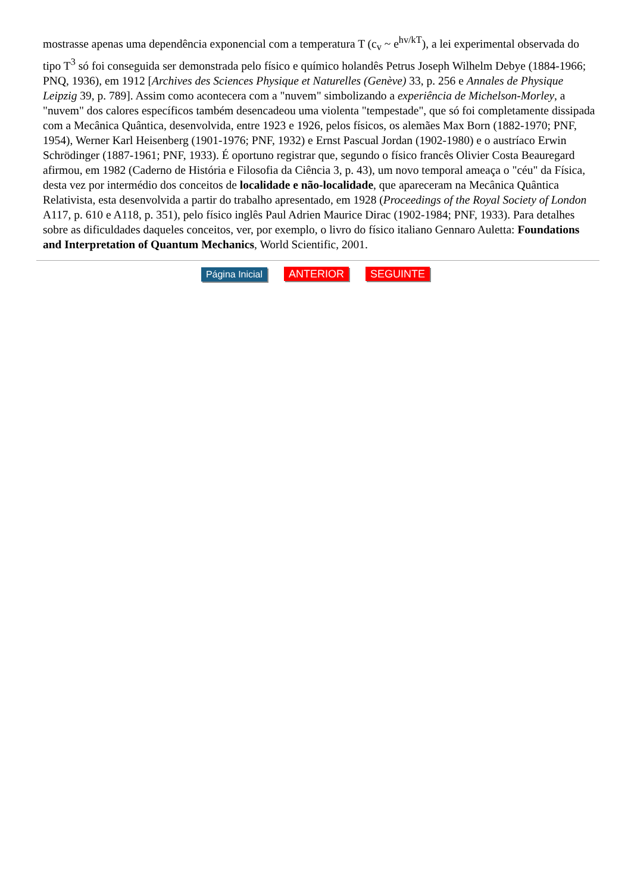mostrasse apenas uma dependência exponencial com a temperatura T (c<sub>v</sub> ~ e<sup>hv/kT</sup>), a lei experimental observada do tipo T<sup>3</sup> só foi conseguida ser demonstrada pelo físico e químico holandês Petrus Joseph Wilhelm Debye (1884-1966; PNQ, 1936), em 1912 [Archives des Sciences Physique et Naturelles (Genève) 33, p. 256 e Annales de Physique Leipzig 39, p. 789]. Assim como acontecera com a "nuvem" simbolizando a experiência de Michelson-Morley, a "nuvem" dos calores específicos também desencadeou uma violenta "tempestade", que só foi completamente dissipada com a Mecânica Quântica, desenvolvida, entre 1923 e 1926, pelos físicos, os alemães Max Born (1882-1970; PNF, 1954), Werner Karl Heisenberg (1901-1976; PNF, 1932) e Ernst Pascual Jordan (1902-1980) e o austríaco Erwin Schrödinger (1887-1961; PNF, 1933). É oportuno registrar que, segundo o físico francês Olivier Costa Beauregard afirmou, em 1982 (Caderno de História e Filosofia da Ciência 3, p. 43), um novo temporal ameaça o "céu" da Física, desta vez por intermédio dos conceitos de localidade e não-localidade, que apareceram na Mecânica Quântica Relativista, esta desenvolvida a partir do trabalho apresentado, em 1928 (Proceedings of the Royal Society of London A117, p. 610 e A118, p. 351), pelo físico inglês Paul Adrien Maurice Dirac (1902-1984; PNF, 1933). Para detalhes sobre as dificuldades daqueles conceitos, ver, por exemplo, o livro do físico italiano Gennaro Auletta: Foundations and Interpretation of Quantum Mechanics, World Scientific, 2001.
Página Inicial ANTERIOR SEGUINTE